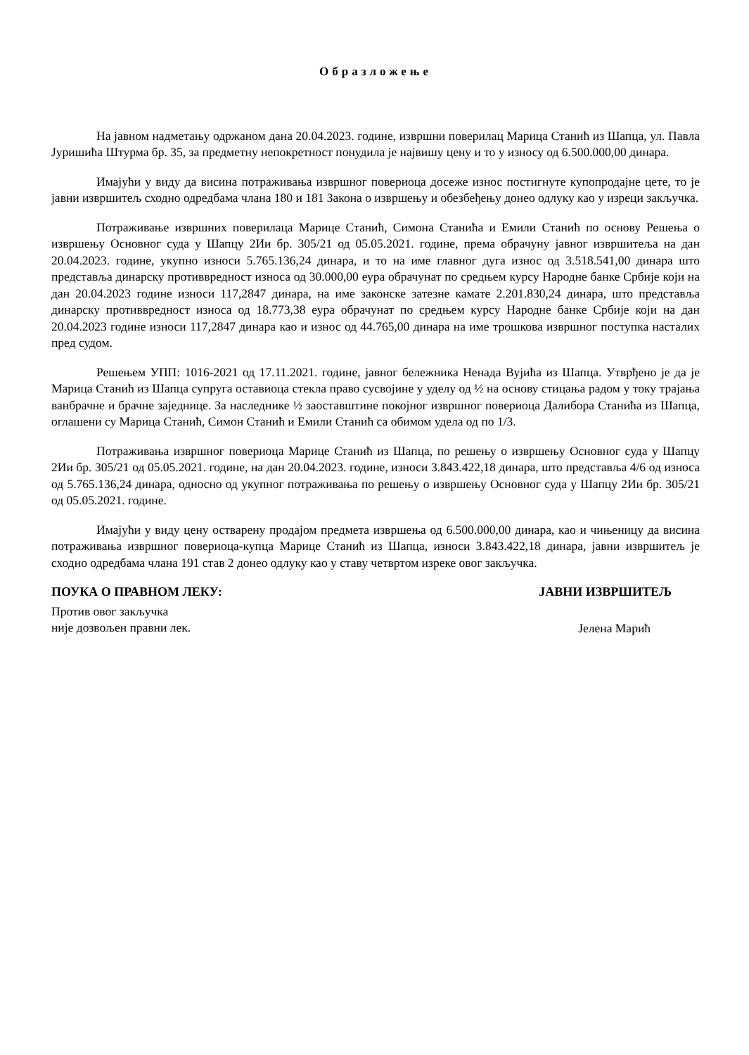Образложење
На јавном надметању одржаном дана 20.04.2023. године, извршни поверилац Марица Станић из Шапца, ул. Павла Јуришића Штурма бр. 35, за предметну непокретност понудила је највишу цену и то у износу од 6.500.000,00 динара.
Имајући у виду да висина потраживања извршног повериоца досеже износ постигнуте купопродајне цете, то је јавни извршитељ сходно одредбама члана 180 и 181 Закона о извршењу и обезбеђењу донео одлуку као у изреци закључка.
Потраживање извршних поверилаца Марице Станић, Симона Станића и Емили Станић по основу Решења о извршењу Основног суда у Шапцу 2Ии бр. 305/21 од 05.05.2021. године, према обрачуну јавног извршитеља на дан 20.04.2023. године, укупно износи 5.765.136,24 динара, и то на име главног дуга износ од 3.518.541,00 динара што представља динарску противвредност износа од 30.000,00 еура обрачунат по средњем курсу Народне банке Србије који на дан 20.04.2023 године износи 117,2847 динара, на име законске затезне камате 2.201.830,24 динара, што представља динарску противвредност износа од 18.773,38 еура обрачунат по средњем курсу Народне банке Србије који на дан 20.04.2023 године износи 117,2847 динара као и износ од 44.765,00 динара на име трошкова извршног поступка насталих пред судом.
Решењем УПП: 1016-2021 од 17.11.2021. године, јавног бележника Ненада Вујића из Шапца. Утврђено је да је Марица Станић из Шапца супруга оставиоца стекла право сусвојине у уделу од ½ на основу стицања радом у току трајања ванбрачне и брачне заједнице. За наследнике ½ заоставштине покојног извршног повериоца Далибора Станића из Шапца, оглашени су Марица Станић, Симон Станић и Емили Станић са обимом удела од по 1/3.
Потраживања извршног повериоца Марице Станић из Шапца, по решењу о извршењу Основног суда у Шапцу 2Ии бр. 305/21 од 05.05.2021. године, на дан 20.04.2023. године, износи 3.843.422,18 динара, што представља 4/6 од износа од 5.765.136,24 динара, односно од укупног потраживања по решењу о извршењу Основног суда у Шапцу 2Ии бр. 305/21 од 05.05.2021. године.
Имајући у виду цену остварену продајом предмета извршења од 6.500.000,00 динара, као и чињеницу да висина потраживања извршног повериоца-купца Марице Станић из Шапца, износи 3.843.422,18 динара, јавни извршитељ је сходно одредбама члана 191 став 2 донео одлуку као у ставу четвртом изреке овог закључка.
ПОУКА О ПРАВНОМ ЛЕКУ:
Против овог закључка
није дозвољен правни лек.
ЈАВНИ ИЗВРШИТЕЉ
Јелена Марић